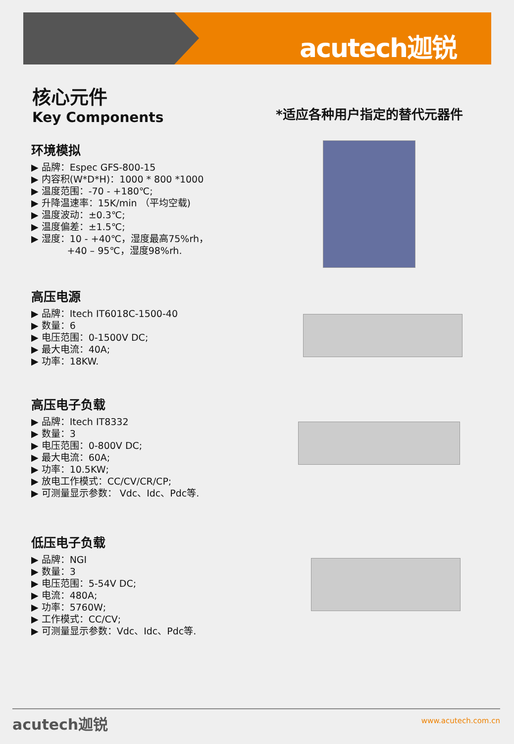acutech迦锐
核心元件
Key Components
*适应各种用户指定的替代元器件
环境模拟
▶ 品牌：Espec GFS-800-15
▶ 内容积(W*D*H)：1000 * 800 *1000
▶ 温度范围：-70 - +180℃;
▶ 升降温速率：15K/min （平均空载)
▶ 温度波动：±0.3℃;
▶ 温度偏差：±1.5℃;
▶ 湿度：10 - +40℃，湿度最高75%rh，
+40 – 95℃，湿度98%rh.
高压电源
▶ 品牌：Itech IT6018C-1500-40
▶ 数量：6
▶ 电压范围：0-1500V DC;
▶ 最大电流：40A;
▶ 功率：18KW.
高压电子负载
▶ 品牌：Itech IT8332
▶ 数量：3
▶ 电压范围：0-800V DC;
▶ 最大电流：60A;
▶ 功率：10.5KW;
▶ 放电工作模式：CC/CV/CR/CP;
▶ 可测量显示参数： Vdc、Idc、Pdc等.
低压电子负载
▶ 品牌：NGI
▶ 数量：3
▶ 电压范围：5-54V DC;
▶ 电流：480A;
▶ 功率：5760W;
▶ 工作模式：CC/CV;
▶ 可测量显示参数：Vdc、Idc、Pdc等.
acutech迦锐 www.acutech.com.cn